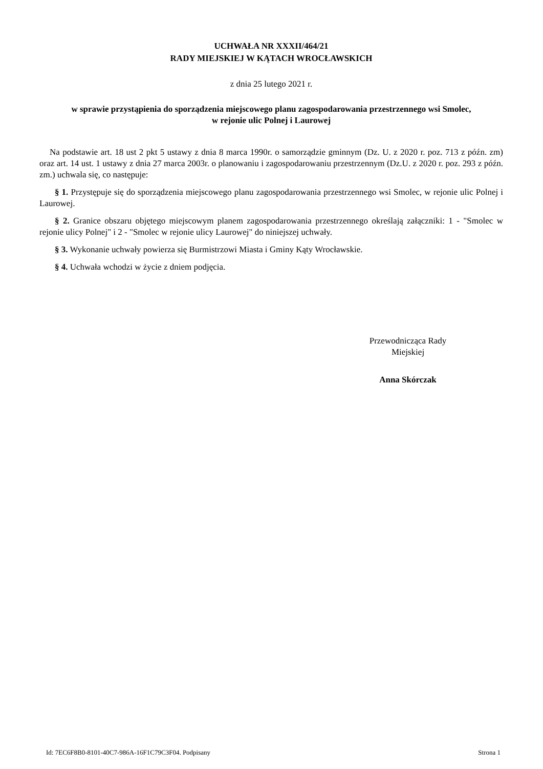UCHWAŁA NR XXXII/464/21
RADY MIEJSKIEJ W KĄTACH WROCŁAWSKICH
z dnia 25 lutego 2021 r.
w sprawie przystąpienia do sporządzenia miejscowego planu zagospodarowania przestrzennego wsi Smolec,
w rejonie ulic Polnej i Laurowej
Na podstawie art. 18 ust 2 pkt 5 ustawy z dnia 8 marca 1990r. o samorządzie gminnym (Dz. U. z 2020 r. poz. 713 z późn. zm) oraz art. 14 ust. 1 ustawy z dnia 27 marca 2003r. o planowaniu i zagospodarowaniu przestrzennym (Dz.U. z 2020 r. poz. 293 z późn. zm.) uchwala się, co następuje:
§ 1. Przystępuje się do sporządzenia miejscowego planu zagospodarowania przestrzennego wsi Smolec, w rejonie ulic Polnej i Laurowej.
§ 2. Granice obszaru objętego miejscowym planem zagospodarowania przestrzennego określają załączniki: 1 - "Smolec w rejonie ulicy Polnej" i 2 - "Smolec w rejonie ulicy Laurowej" do niniejszej uchwały.
§ 3. Wykonanie uchwały powierza się Burmistrzowi Miasta i Gminy Kąty Wrocławskie.
§ 4. Uchwała wchodzi w życie z dniem podjęcia.
Przewodnicząca Rady
Miejskiej
Anna Skórczak
Id: 7EC6F8B0-8101-40C7-986A-16F1C79C3F04. Podpisany Strona 1